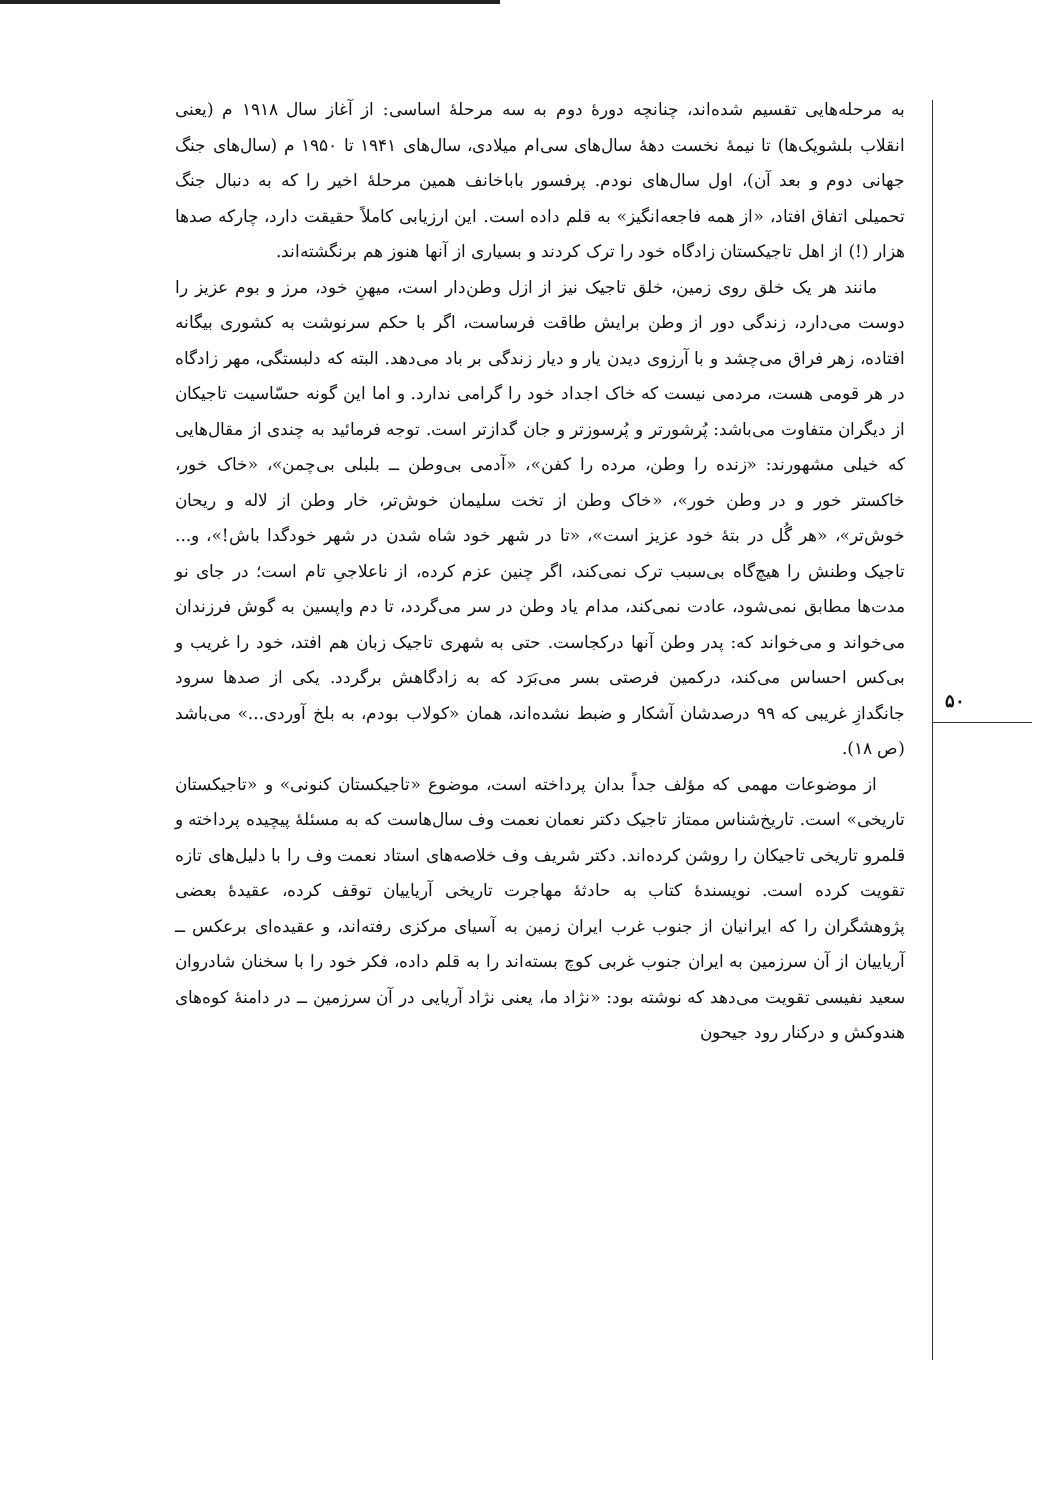۵۰
به مرحله‌هایی تقسیم شده‌اند، چنانچه دورهٔ دوم به سه مرحلهٔ اساسی: از آغاز سال ۱۹۱۸ م (یعنی انقلاب بلشویک‌ها) تا نیمهٔ نخست دههٔ سال‌های سی‌ام میلادی، سال‌های ۱۹۴۱ تا ۱۹۵۰ م (سال‌های جنگ جهانی دوم و بعد آن)، اول سال‌های نودم. پرفسور باباخانف همین مرحلهٔ اخیر را که به دنبال جنگ تحمیلی اتفاق افتاد، «از همه فاجعه‌انگیز» به قلم داده است. این ارزیابی کاملاً حقیقت دارد، چارکه صدها هزار (!) از اهل تاجیکستان زادگاه خود را ترک کردند و بسیاری از آنها هنوز هم برنگشته‌اند.
مانند هر یک خلق روی زمین، خلق تاجیک نیز از ازل وطن‌دار است، میهنِ خود، مرز و بوم عزیز را دوست می‌دارد، زندگی دور از وطن برایش طاقت فرساست، اگر با حکم سرنوشت به کشوری بیگانه افتاده، زهر فراق می‌چشد و با آرزوی دیدن یار و دیار زندگی بر باد می‌دهد. البته که دلبستگی، مهر زادگاه در هر قومی هست، مردمی نیست که خاک اجداد خود را گرامی ندارد. و اما این گونه حسّاسیت تاجیکان از دیگران متفاوت می‌باشد: پُرشورتر و پُرسوزتر و جان گدازتر است. توجه فرمائید به چندی از مقال‌هایی که خیلی مشهورند: «زنده را وطن، مرده را کفن»، «آدمی بی‌وطن ــ بلبلی بی‌چمن»، «خاک خور، خاکستر خور و در وطن خور»، «خاک وطن از تخت سلیمان خوش‌تر، خار وطن از لاله و ریحان خوش‌تر»، «هر گُل در بتهٔ خود عزیز است»، «تا در شهر خود شاه شدن در شهر خودگدا باش!»، و... تاجیک وطنش را هیچ‌گاه بی‌سبب ترک نمی‌کند، اگر چنین عزم کرده، از ناعلاجیِ تام است؛ در جای نو مدت‌ها مطابق نمی‌شود، عادت نمی‌کند، مدام یاد وطن در سر می‌گردد، تا دم واپسین به گوش فرزندان می‌خواند و می‌خواند که: پدر وطن آنها درکجاست. حتی به شهری تاجیک زبان هم افتد، خود را غریب و بی‌کس احساس می‌کند، درکمین فرصتی بسر می‌بَرَد که به زادگاهش برگردد. یکی از صدها سرود جانگدازِ غریبی که ۹۹ درصدشان آشکار و ضبط نشده‌اند، همان «کولاب بودم، به بلخ آوردی...» می‌باشد (ص ۱۸).
از موضوعات مهمی که مؤلف جداً بدان پرداخته است، موضوع «تاجیکستان کنونی» و «تاجیکستان تاریخی» است. تاریخ‌شناس ممتاز تاجیک دکتر نعمان نعمت وف سال‌هاست که به مسئلهٔ پیچیده پرداخته و قلمرو تاریخی تاجیکان را روشن کرده‌اند. دکتر شریف وف خلاصه‌های استاد نعمت وف را با دلیل‌های تازه تقویت کرده است. نویسندهٔ کتاب به حادثهٔ مهاجرت تاریخی آریاییان توقف کرده، عقیدهٔ بعضی پژوهشگران را که ایرانیان از جنوب غرب ایران زمین به آسیای مرکزی رفته‌اند، و عقیده‌ای برعکس ــ آریاییان از آن سرزمین به ایران جنوب غربی کوچ بسته‌اند را به قلم داده، فکر خود را با سخنان شادروان سعید نفیسی تقویت می‌دهد که نوشته بود: «نژاد ما، یعنی نژاد آریایی در آن سرزمین ــ در دامنهٔ کوه‌های هندوکش و درکنار رود جیحون